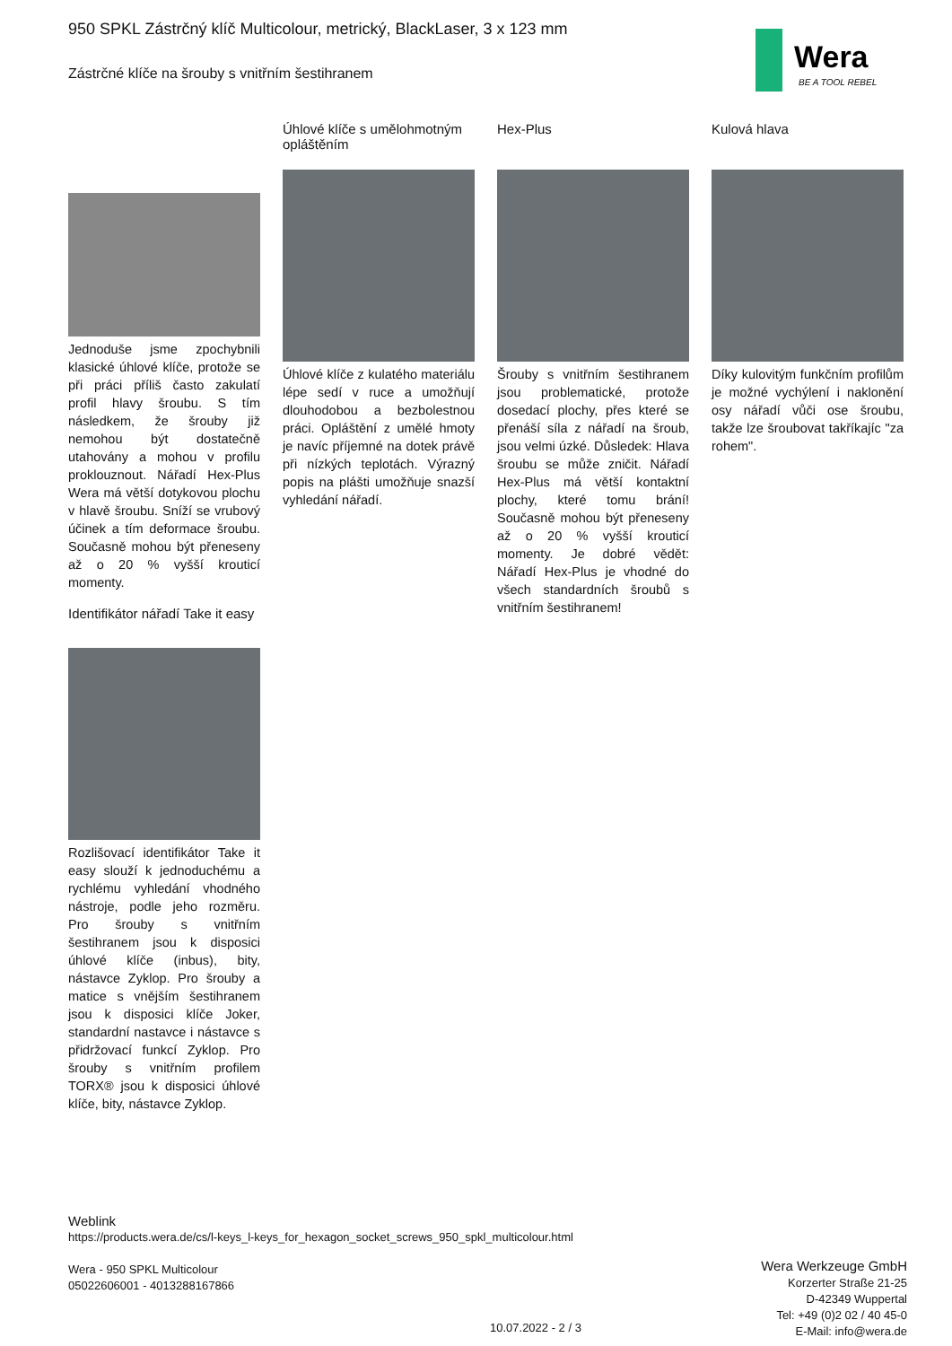950 SPKL Zástrčný klíč Multicolour, metrický, BlackLaser, 3 x 123 mm
Zástrčné klíče na šrouby s vnitřním šestihranem
Wera
BE A TOOL REBEL
Jednoduše jsme zpochybnili klasické úhlové klíče, protože se při práci příliš často zakulatí profil hlavy šroubu. S tím následkem, že šrouby již nemohou být dostatečně utahovány a mohou v profilu proklouznout. Nářadí Hex-Plus Wera má větší dotykovou plochu v hlavě šroubu. Sníží se vrubový účinek a tím deformace šroubu. Současně mohou být přeneseny až o 20 % vyšší krouticí momenty.
Úhlové klíče s umělohmotným opláštěním
Úhlové klíče z kulatého materiálu lépe sedí v ruce a umožňují dlouhodobou a bezbolestnou práci. Opláštění z umělé hmoty je navíc příjemné na dotek právě při nízkých teplotách. Výrazný popis na plášti umožňuje snazší vyhledání nářadí.
Hex-Plus
Šrouby s vnitřním šestihranem jsou problematické, protože dosedací plochy, přes které se přenáší síla z nářadí na šroub, jsou velmi úzké. Důsledek: Hlava šroubu se může zničit. Nářadí Hex-Plus má větší kontaktní plochy, které tomu brání! Současně mohou být přeneseny až o 20 % vyšší krouticí momenty. Je dobré vědět: Nářadí Hex-Plus je vhodné do všech standardních šroubů s vnitřním šestihranem!
Kulová hlava
Díky kulovitým funkčním profilům je možné vychýlení i naklonění osy nářadí vůči ose šroubu, takže lze šroubovat takříkajíc "za rohem".
Identifikátor nářadí Take it easy
Rozlišovací identifikátor Take it easy slouží k jednoduchému a rychlému vyhledání vhodného nástroje, podle jeho rozměru. Pro šrouby s vnitřním šestihranem jsou k disposici úhlové klíče (inbus), bity, nástavce Zyklop. Pro šrouby a matice s vnějším šestihranem jsou k disposici klíče Joker, standardní nastavce i nástavce s přidržovací funkcí Zyklop. Pro šrouby s vnitřním profilem TORX® jsou k disposici úhlové klíče, bity, nástavce Zyklop.
Weblink
https://products.wera.de/cs/l-keys_l-keys_for_hexagon_socket_screws_950_spkl_multicolour.html
Wera - 950 SPKL Multicolour
05022606001 - 4013288167866
Wera Werkzeuge GmbH
Korzerter Straße 21-25
D-42349 Wuppertal
Tel: +49 (0)2 02 / 40 45-0
E-Mail: info@wera.de
10.07.2022 - 2 / 3